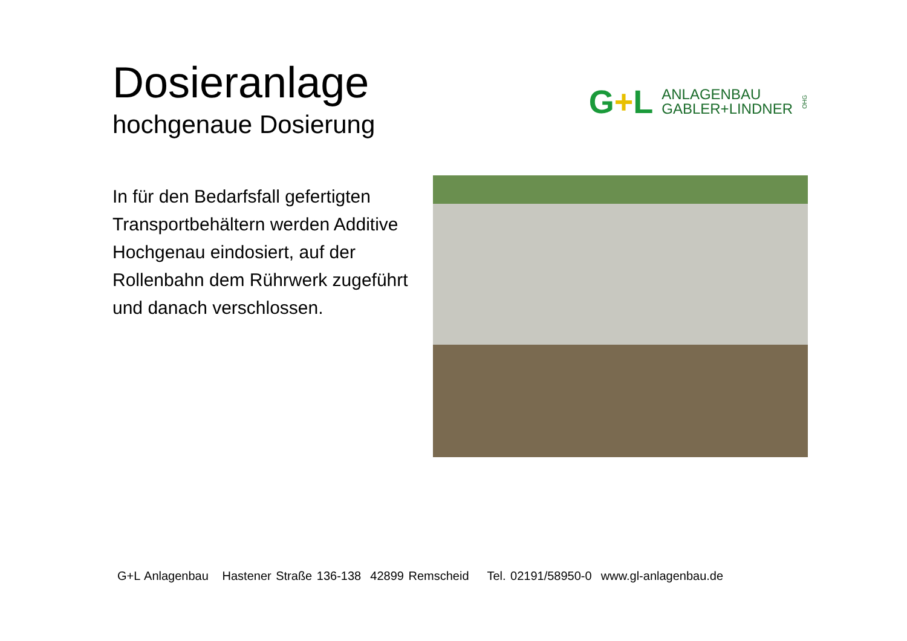Dosieranlage
hochgenaue Dosierung
G+L
ANLAGENBAU
GABLER+LINDNER
OHG
In für den Bedarfsfall gefertigten Transportbehältern werden Additive Hochgenau eindosiert, auf der Rollenbahn dem Rührwerk zugeführt und danach verschlossen.
G+L Anlagenbau Hastener Straße 136-138 42899 Remscheid Tel. 02191/58950-0 www.gl-anlagenbau.de